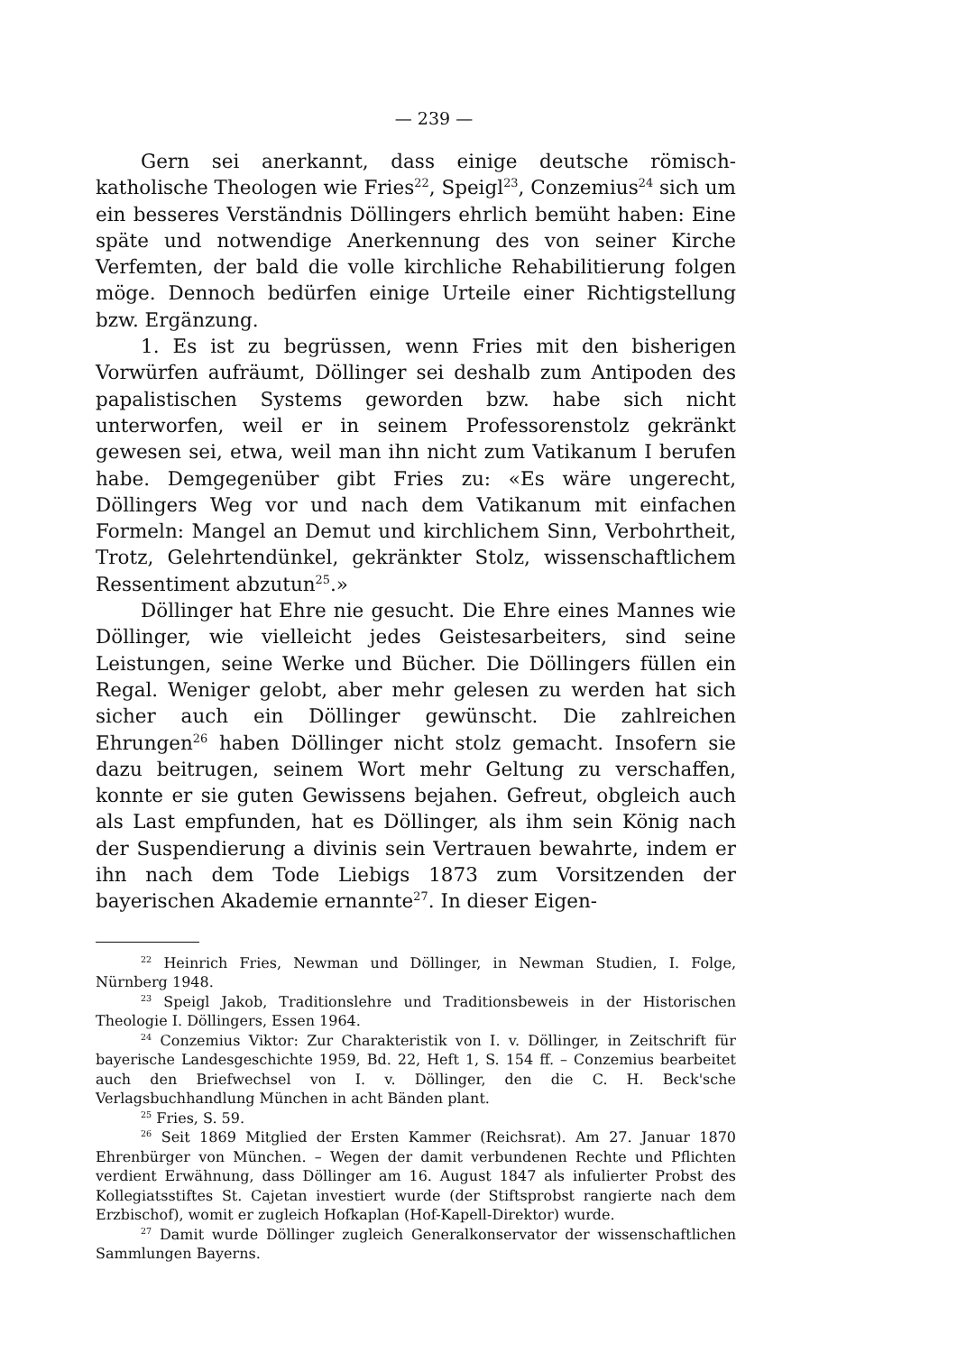— 239 —
Gern sei anerkannt, dass einige deutsche römisch-katholische Theologen wie Fries<sup>22</sup>, Speigl<sup>23</sup>, Conzemius<sup>24</sup> sich um ein besseres Verständnis Döllingers ehrlich bemüht haben: Eine späte und notwendige Anerkennung des von seiner Kirche Verfemten, der bald die volle kirchliche Rehabilitierung folgen möge. Dennoch bedürfen einige Urteile einer Richtigstellung bzw. Ergänzung.
1. Es ist zu begrüssen, wenn Fries mit den bisherigen Vorwürfen aufräumt, Döllinger sei deshalb zum Antipoden des papalistischen Systems geworden bzw. habe sich nicht unterworfen, weil er in seinem Professorenstolz gekränkt gewesen sei, etwa, weil man ihn nicht zum Vatikanum I berufen habe. Demgegenüber gibt Fries zu: «Es wäre ungerecht, Döllingers Weg vor und nach dem Vatikanum mit einfachen Formeln: Mangel an Demut und kirchlichem Sinn, Verbohrtheit, Trotz, Gelehrtendünkel, gekränkter Stolz, wissenschaftlichem Ressentiment abzutun<sup>25</sup>.»
Döllinger hat Ehre nie gesucht. Die Ehre eines Mannes wie Döllinger, wie vielleicht jedes Geistesarbeiters, sind seine Leistungen, seine Werke und Bücher. Die Döllingers füllen ein Regal. Weniger gelobt, aber mehr gelesen zu werden hat sich sicher auch ein Döllinger gewünscht. Die zahlreichen Ehrungen<sup>26</sup> haben Döllinger nicht stolz gemacht. Insofern sie dazu beitrugen, seinem Wort mehr Geltung zu verschaffen, konnte er sie guten Gewissens bejahen. Gefreut, obgleich auch als Last empfunden, hat es Döllinger, als ihm sein König nach der Suspendierung a divinis sein Vertrauen bewahrte, indem er ihn nach dem Tode Liebigs 1873 zum Vorsitzenden der bayerischen Akademie ernannte<sup>27</sup>. In dieser Eigen-
<sup>22</sup> Heinrich Fries, Newman und Döllinger, in Newman Studien, I. Folge, Nürnberg 1948.
<sup>23</sup> Speigl Jakob, Traditionslehre und Traditionsbeweis in der Historischen Theologie I. Döllingers, Essen 1964.
<sup>24</sup> Conzemius Viktor: Zur Charakteristik von I. v. Döllinger, in Zeitschrift für bayerische Landesgeschichte 1959, Bd. 22, Heft 1, S. 154 ff. – Conzemius bearbeitet auch den Briefwechsel von I. v. Döllinger, den die C. H. Beck'sche Verlagsbuchhandlung München in acht Bänden plant.
<sup>25</sup> Fries, S. 59.
<sup>26</sup> Seit 1869 Mitglied der Ersten Kammer (Reichsrat). Am 27. Januar 1870 Ehrenbürger von München. – Wegen der damit verbundenen Rechte und Pflichten verdient Erwähnung, dass Döllinger am 16. August 1847 als infulierter Probst des Kollegiatsstiftes St. Cajetan investiert wurde (der Stiftsprobst rangierte nach dem Erzbischof), womit er zugleich Hofkaplan (Hof-Kapell-Direktor) wurde.
<sup>27</sup> Damit wurde Döllinger zugleich Generalkonservator der wissenschaftlichen Sammlungen Bayerns.